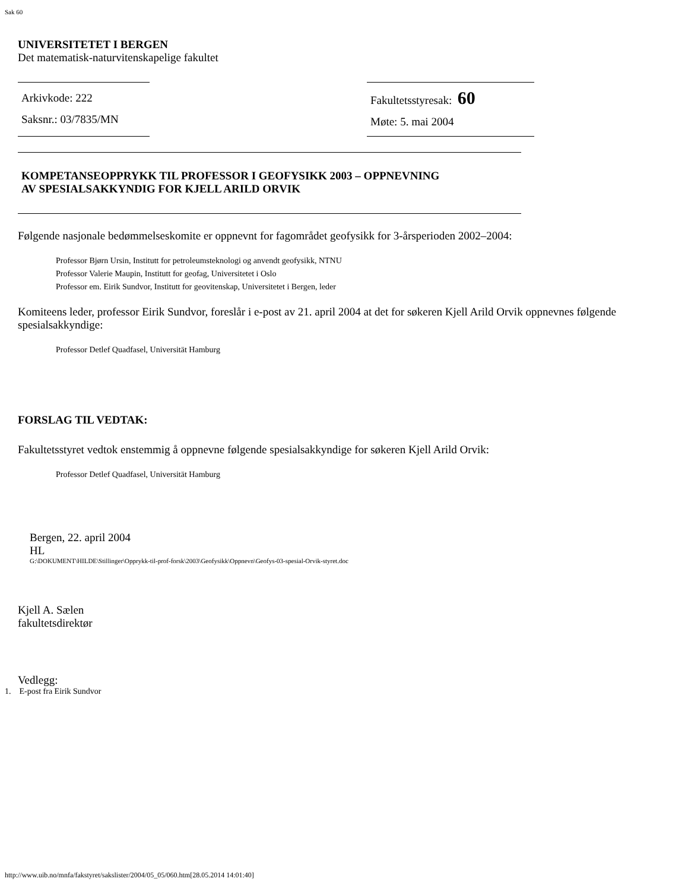Sak 60
UNIVERSITETET I BERGEN
Det matematisk-naturvitenskapelige fakultet
Arkivkode: 222
Saksnr.: 03/7835/MN
Fakultetsstyresak: 60
Møte: 5. mai 2004
KOMPETANSEOPPRYKK TIL PROFESSOR I GEOFYSIKK 2003 – OPPNEVNING
AV SPESIALSAKKYNDIG FOR KJELL ARILD ORVIK
Følgende nasjonale bedømmelseskomite er oppnevnt for fagområdet geofysikk for 3-årsperioden 2002–2004:
Professor Bjørn Ursin, Institutt for petroleumsteknologi og anvendt geofysikk, NTNU
Professor Valerie Maupin, Institutt for geofag, Universitetet i Oslo
Professor em. Eirik Sundvor, Institutt for geovitenskap, Universitetet i Bergen, leder
Komiteens leder, professor Eirik Sundvor, foreslår i e-post av 21. april 2004 at det for søkeren Kjell Arild Orvik oppnevnes følgende spesialsakkyndige:
Professor Detlef Quadfasel, Universität Hamburg
FORSLAG TIL VEDTAK:
Fakultetsstyret vedtok enstemmig å oppnevne følgende spesialsakkyndige for søkeren Kjell Arild Orvik:
Professor Detlef Quadfasel, Universität Hamburg
Bergen, 22. april 2004
HL
G:\DOKUMENT\HILDE\Stillinger\Opprykk-til-prof-forsk\2003\Geofysikk\Oppnevn\Geofys-03-spesial-Orvik-styret.doc
Kjell A. Sælen
fakultetsdirektør
Vedlegg:
1. E-post fra Eirik Sundvor
http://www.uib.no/mnfa/fakstyret/sakslister/2004/05_05/060.htm[28.05.2014 14:01:40]